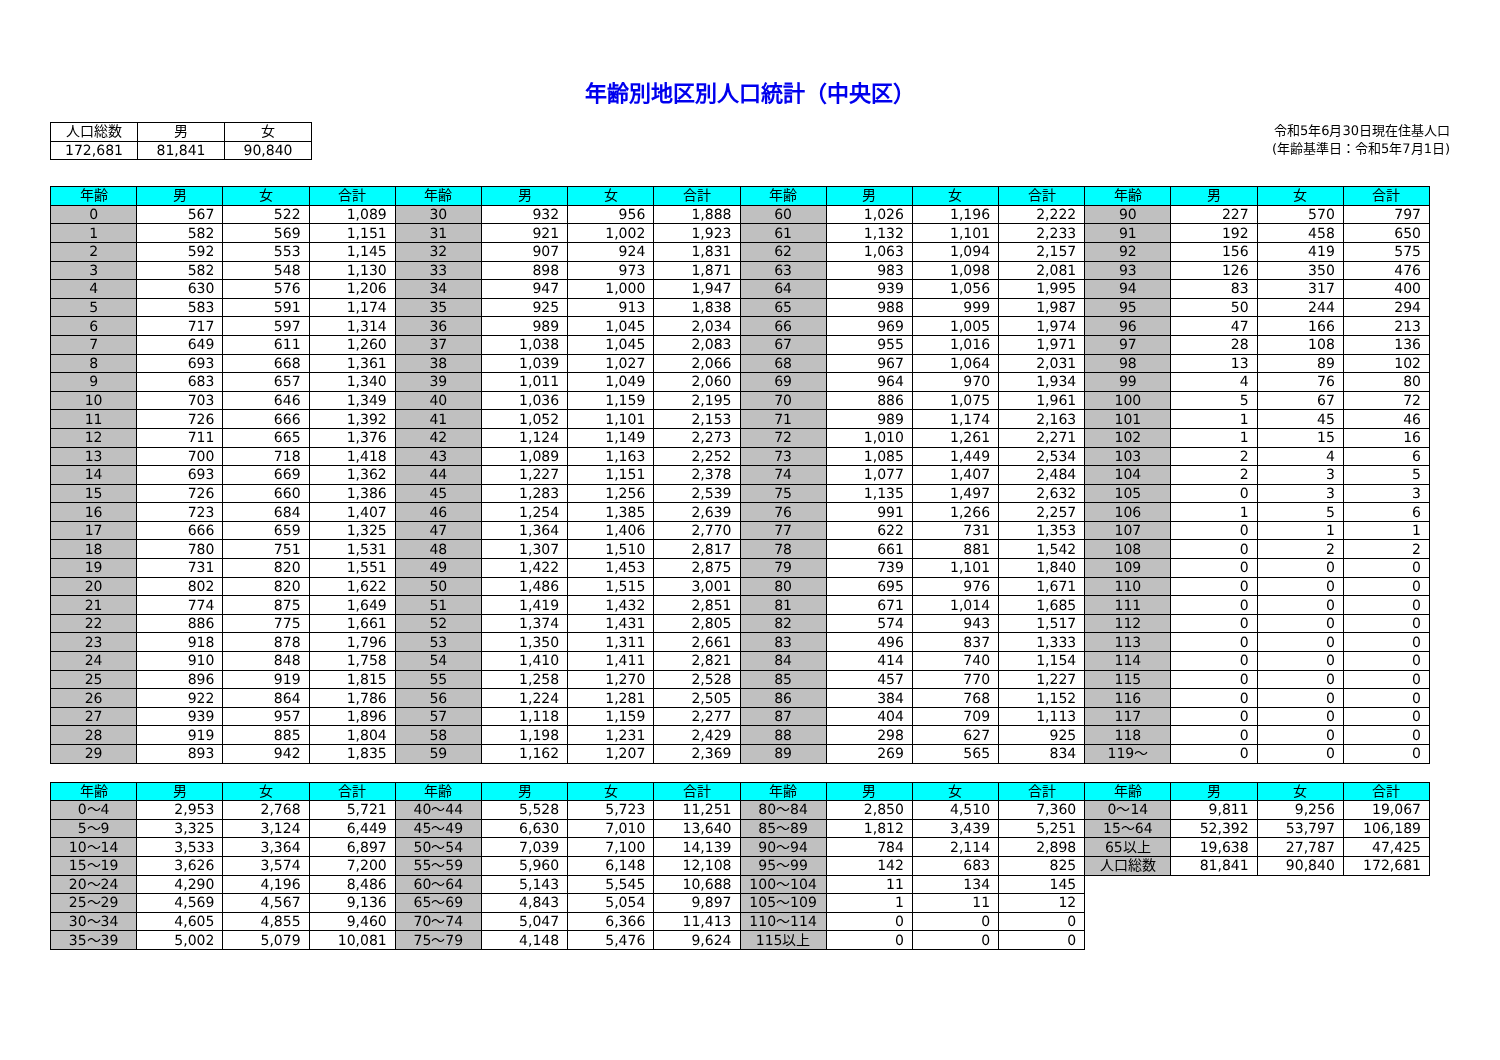年齢別地区別人口統計（中央区）
| 人口総数 | 男 | 女 |
| --- | --- | --- |
| 172,681 | 81,841 | 90,840 |
令和5年6月30日現在住基人口
(年齢基準日：令和5年7月1日)
| 年齢 | 男 | 女 | 合計 | 年齢 | 男 | 女 | 合計 | 年齢 | 男 | 女 | 合計 | 年齢 | 男 | 女 | 合計 |
| --- | --- | --- | --- | --- | --- | --- | --- | --- | --- | --- | --- | --- | --- | --- | --- |
| 0 | 567 | 522 | 1,089 | 30 | 932 | 956 | 1,888 | 60 | 1,026 | 1,196 | 2,222 | 90 | 227 | 570 | 797 |
| 1 | 582 | 569 | 1,151 | 31 | 921 | 1,002 | 1,923 | 61 | 1,132 | 1,101 | 2,233 | 91 | 192 | 458 | 650 |
| 2 | 592 | 553 | 1,145 | 32 | 907 | 924 | 1,831 | 62 | 1,063 | 1,094 | 2,157 | 92 | 156 | 419 | 575 |
| 3 | 582 | 548 | 1,130 | 33 | 898 | 973 | 1,871 | 63 | 983 | 1,098 | 2,081 | 93 | 126 | 350 | 476 |
| 4 | 630 | 576 | 1,206 | 34 | 947 | 1,000 | 1,947 | 64 | 939 | 1,056 | 1,995 | 94 | 83 | 317 | 400 |
| 5 | 583 | 591 | 1,174 | 35 | 925 | 913 | 1,838 | 65 | 988 | 999 | 1,987 | 95 | 50 | 244 | 294 |
| 6 | 717 | 597 | 1,314 | 36 | 989 | 1,045 | 2,034 | 66 | 969 | 1,005 | 1,974 | 96 | 47 | 166 | 213 |
| 7 | 649 | 611 | 1,260 | 37 | 1,038 | 1,045 | 2,083 | 67 | 955 | 1,016 | 1,971 | 97 | 28 | 108 | 136 |
| 8 | 693 | 668 | 1,361 | 38 | 1,039 | 1,027 | 2,066 | 68 | 967 | 1,064 | 2,031 | 98 | 13 | 89 | 102 |
| 9 | 683 | 657 | 1,340 | 39 | 1,011 | 1,049 | 2,060 | 69 | 964 | 970 | 1,934 | 99 | 4 | 76 | 80 |
| 10 | 703 | 646 | 1,349 | 40 | 1,036 | 1,159 | 2,195 | 70 | 886 | 1,075 | 1,961 | 100 | 5 | 67 | 72 |
| 11 | 726 | 666 | 1,392 | 41 | 1,052 | 1,101 | 2,153 | 71 | 989 | 1,174 | 2,163 | 101 | 1 | 45 | 46 |
| 12 | 711 | 665 | 1,376 | 42 | 1,124 | 1,149 | 2,273 | 72 | 1,010 | 1,261 | 2,271 | 102 | 1 | 15 | 16 |
| 13 | 700 | 718 | 1,418 | 43 | 1,089 | 1,163 | 2,252 | 73 | 1,085 | 1,449 | 2,534 | 103 | 2 | 4 | 6 |
| 14 | 693 | 669 | 1,362 | 44 | 1,227 | 1,151 | 2,378 | 74 | 1,077 | 1,407 | 2,484 | 104 | 2 | 3 | 5 |
| 15 | 726 | 660 | 1,386 | 45 | 1,283 | 1,256 | 2,539 | 75 | 1,135 | 1,497 | 2,632 | 105 | 0 | 3 | 3 |
| 16 | 723 | 684 | 1,407 | 46 | 1,254 | 1,385 | 2,639 | 76 | 991 | 1,266 | 2,257 | 106 | 1 | 5 | 6 |
| 17 | 666 | 659 | 1,325 | 47 | 1,364 | 1,406 | 2,770 | 77 | 622 | 731 | 1,353 | 107 | 0 | 1 | 1 |
| 18 | 780 | 751 | 1,531 | 48 | 1,307 | 1,510 | 2,817 | 78 | 661 | 881 | 1,542 | 108 | 0 | 2 | 2 |
| 19 | 731 | 820 | 1,551 | 49 | 1,422 | 1,453 | 2,875 | 79 | 739 | 1,101 | 1,840 | 109 | 0 | 0 | 0 |
| 20 | 802 | 820 | 1,622 | 50 | 1,486 | 1,515 | 3,001 | 80 | 695 | 976 | 1,671 | 110 | 0 | 0 | 0 |
| 21 | 774 | 875 | 1,649 | 51 | 1,419 | 1,432 | 2,851 | 81 | 671 | 1,014 | 1,685 | 111 | 0 | 0 | 0 |
| 22 | 886 | 775 | 1,661 | 52 | 1,374 | 1,431 | 2,805 | 82 | 574 | 943 | 1,517 | 112 | 0 | 0 | 0 |
| 23 | 918 | 878 | 1,796 | 53 | 1,350 | 1,311 | 2,661 | 83 | 496 | 837 | 1,333 | 113 | 0 | 0 | 0 |
| 24 | 910 | 848 | 1,758 | 54 | 1,410 | 1,411 | 2,821 | 84 | 414 | 740 | 1,154 | 114 | 0 | 0 | 0 |
| 25 | 896 | 919 | 1,815 | 55 | 1,258 | 1,270 | 2,528 | 85 | 457 | 770 | 1,227 | 115 | 0 | 0 | 0 |
| 26 | 922 | 864 | 1,786 | 56 | 1,224 | 1,281 | 2,505 | 86 | 384 | 768 | 1,152 | 116 | 0 | 0 | 0 |
| 27 | 939 | 957 | 1,896 | 57 | 1,118 | 1,159 | 2,277 | 87 | 404 | 709 | 1,113 | 117 | 0 | 0 | 0 |
| 28 | 919 | 885 | 1,804 | 58 | 1,198 | 1,231 | 2,429 | 88 | 298 | 627 | 925 | 118 | 0 | 0 | 0 |
| 29 | 893 | 942 | 1,835 | 59 | 1,162 | 1,207 | 2,369 | 89 | 269 | 565 | 834 | 119～ | 0 | 0 | 0 |
| 年齢 | 男 | 女 | 合計 | 年齢 | 男 | 女 | 合計 | 年齢 | 男 | 女 | 合計 | 年齢 | 男 | 女 | 合計 |
| --- | --- | --- | --- | --- | --- | --- | --- | --- | --- | --- | --- | --- | --- | --- | --- |
| 0～4 | 2,953 | 2,768 | 5,721 | 40～44 | 5,528 | 5,723 | 11,251 | 80～84 | 2,850 | 4,510 | 7,360 | 0～14 | 9,811 | 9,256 | 19,067 |
| 5～9 | 3,325 | 3,124 | 6,449 | 45～49 | 6,630 | 7,010 | 13,640 | 85～89 | 1,812 | 3,439 | 5,251 | 15～64 | 52,392 | 53,797 | 106,189 |
| 10～14 | 3,533 | 3,364 | 6,897 | 50～54 | 7,039 | 7,100 | 14,139 | 90～94 | 784 | 2,114 | 2,898 | 65以上 | 19,638 | 27,787 | 47,425 |
| 15～19 | 3,626 | 3,574 | 7,200 | 55～59 | 5,960 | 6,148 | 12,108 | 95～99 | 142 | 683 | 825 | 人口総数 | 81,841 | 90,840 | 172,681 |
| 20～24 | 4,290 | 4,196 | 8,486 | 60～64 | 5,143 | 5,545 | 10,688 | 100～104 | 11 | 134 | 145 | | | | |
| 25～29 | 4,569 | 4,567 | 9,136 | 65～69 | 4,843 | 5,054 | 9,897 | 105～109 | 1 | 11 | 12 | | | | |
| 30～34 | 4,605 | 4,855 | 9,460 | 70～74 | 5,047 | 6,366 | 11,413 | 110～114 | 0 | 0 | 0 | | | | |
| 35～39 | 5,002 | 5,079 | 10,081 | 75～79 | 4,148 | 5,476 | 9,624 | 115以上 | 0 | 0 | 0 | | | | |